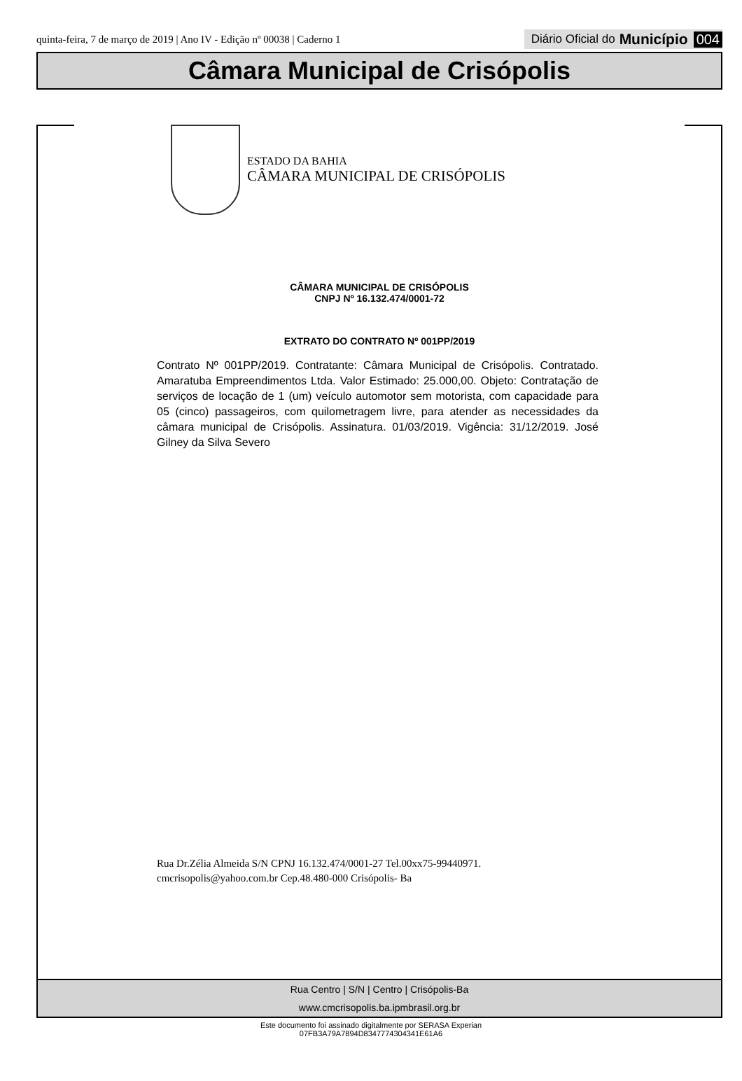quinta-feira, 7 de março de 2019 | Ano IV - Edição nº 00038 | Caderno 1 Diário Oficial do Município 004
Câmara Municipal de Crisópolis
ESTADO DA BAHIA
CÂMARA MUNICIPAL DE CRISÓPOLIS
CÂMARA MUNICIPAL DE CRISÓPOLIS
CNPJ Nº 16.132.474/0001-72
EXTRATO DO CONTRATO Nº 001PP/2019
Contrato Nº 001PP/2019. Contratante: Câmara Municipal de Crisópolis. Contratado. Amaratuba Empreendimentos Ltda. Valor Estimado: 25.000,00. Objeto: Contratação de serviços de locação de 1 (um) veículo automotor sem motorista, com capacidade para 05 (cinco) passageiros, com quilometragem livre, para atender as necessidades da câmara municipal de Crisópolis. Assinatura. 01/03/2019. Vigência: 31/12/2019. José Gilney da Silva Severo
Rua Dr.Zélia Almeida S/N CPNJ 16.132.474/0001-27 Tel.00xx75-99440971.
cmcrisopolis@yahoo.com.br Cep.48.480-000 Crisópolis- Ba
Rua Centro | S/N | Centro | Crisópolis-Ba
www.cmcrisopolis.ba.ipmbrasil.org.br
Este documento foi assinado digitalmente por SERASA Experian
07FB3A79A7894D8347774304341E61A6